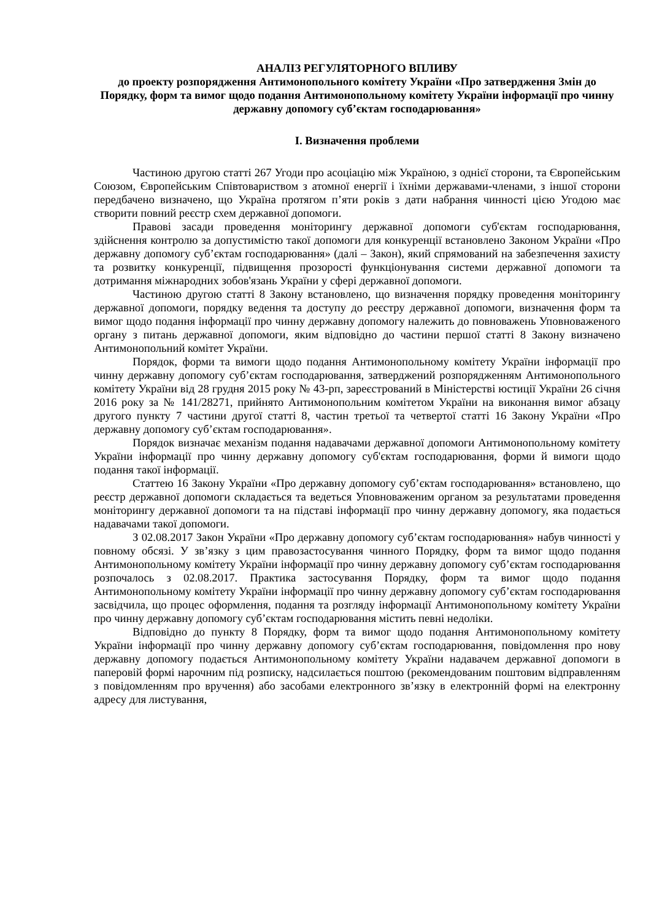АНАЛІЗ РЕГУЛЯТОРНОГО ВПЛИВУ
до проекту розпорядження Антимонопольного комітету України «Про затвердження Змін до Порядку, форм та вимог щодо подання Антимонопольному комітету України інформації про чинну державну допомогу суб’єктам господарювання»
І. Визначення проблеми
Частиною другою статті 267 Угоди про асоціацію між Україною, з однієї сторони, та Європейським Союзом, Європейським Співтовариством з атомної енергії і їхніми державами-членами, з іншої сторони передбачено визначено, що Україна протягом п’яти років з дати набрання чинності цією Угодою має створити повний реєстр схем державної допомоги.
Правові засади проведення моніторингу державної допомоги суб'єктам господарювання, здійснення контролю за допустимістю такої допомоги для конкуренції встановлено Законом України «Про державну допомогу суб’єктам господарювання» (далі – Закон), який спрямований на забезпечення захисту та розвитку конкуренції, підвищення прозорості функціонування системи державної допомоги та дотримання міжнародних зобов'язань України у сфері державної допомоги.
Частиною другою статті 8 Закону встановлено, що визначення порядку проведення моніторингу державної допомоги, порядку ведення та доступу до реєстру державної допомоги, визначення форм та вимог щодо подання інформації про чинну державну допомогу належить до повноважень Уповноваженого органу з питань державної допомоги, яким відповідно до частини першої статті 8 Закону визначено Антимонопольний комітет України.
Порядок, форми та вимоги щодо подання Антимонопольному комітету України інформації про чинну державну допомогу суб’єктам господарювання, затверджений розпорядженням Антимонопольного комітету України від 28 грудня 2015 року № 43-рп, зареєстрований в Міністерстві юстиції України 26 січня 2016 року за № 141/28271, прийнято Антимонопольним комітетом України на виконання вимог абзацу другого пункту 7 частини другої статті 8, частин третьої та четвертої статті 16 Закону України «Про державну допомогу суб’єктам господарювання».
Порядок визначає механізм подання надавачами державної допомоги Антимонопольному комітету України інформації про чинну державну допомогу суб'єктам господарювання, форми й вимоги щодо подання такої інформації.
Статтею 16 Закону України «Про державну допомогу суб’єктам господарювання» встановлено, що реєстр державної допомоги складається та ведеться Уповноваженим органом за результатами проведення моніторингу державної допомоги та на підставі інформації про чинну державну допомогу, яка подається надавачами такої допомоги.
З 02.08.2017 Закон України «Про державну допомогу суб’єктам господарювання» набув чинності у повному обсязі. У зв’язку з цим правозастосування чинного Порядку, форм та вимог щодо подання Антимонопольному комітету України інформації про чинну державну допомогу суб’єктам господарювання розпочалось з 02.08.2017. Практика застосування Порядку, форм та вимог щодо подання Антимонопольному комітету України інформації про чинну державну допомогу суб’єктам господарювання засвідчила, що процес оформлення, подання та розгляду інформації Антимонопольному комітету України про чинну державну допомогу суб’єктам господарювання містить певні недоліки.
Відповідно до пункту 8 Порядку, форм та вимог щодо подання Антимонопольному комітету України інформації про чинну державну допомогу суб’єктам господарювання, повідомлення про нову державну допомогу подається Антимонопольному комітету України надавачем державної допомоги в паперовій формі нарочним під розписку, надсилається поштою (рекомендованим поштовим відправленням з повідомленням про вручення) або засобами електронного зв’язку в електронній формі на електронну адресу для листування,